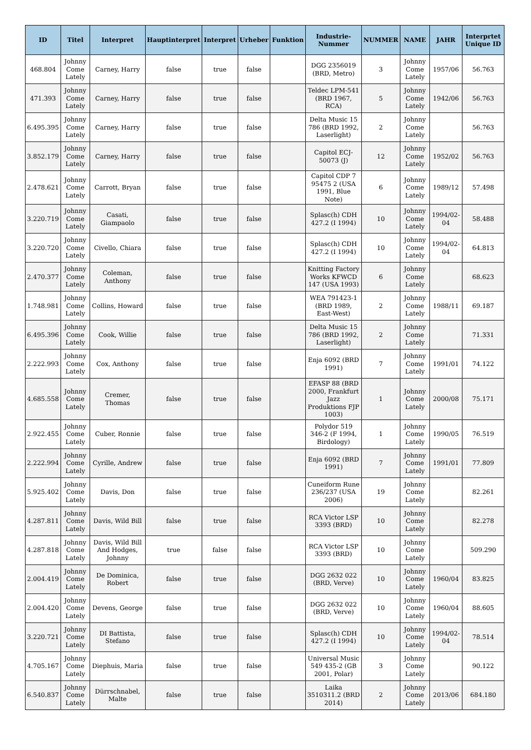| ID | Titel | Interpret | Hauptinterpret | Interpret | Urheber | Funktion | Industrie-Nummer | NUMMER | NAME | JAHR | Interprtet Unique ID |
| --- | --- | --- | --- | --- | --- | --- | --- | --- | --- | --- | --- |
| 468.804 | Johnny Come Lately | Carney, Harry | false | true | false | | DGG 2356019 (BRD, Metro) | 3 | Johnny Come Lately | 1957/06 | 56.763 |
| 471.393 | Johnny Come Lately | Carney, Harry | false | true | false | | Teldec LPM-541 (BRD 1967, RCA) | 5 | Johnny Come Lately | 1942/06 | 56.763 |
| 6.495.395 | Johnny Come Lately | Carney, Harry | false | true | false | | Delta Music 15 786 (BRD 1992, Laserlight) | 2 | Johnny Come Lately | | 56.763 |
| 3.852.179 | Johnny Come Lately | Carney, Harry | false | true | false | | Capitol ECJ-50073 (J) | 12 | Johnny Come Lately | 1952/02 | 56.763 |
| 2.478.621 | Johnny Come Lately | Carrott, Bryan | false | true | false | | Capitol CDP 7 95475 2 (USA 1991, Blue Note) | 6 | Johnny Come Lately | 1989/12 | 57.498 |
| 3.220.719 | Johnny Come Lately | Casati, Giampaolo | false | true | false | | Splasc(h) CDH 427.2 (I 1994) | 10 | Johnny Come Lately | 1994/02-04 | 58.488 |
| 3.220.720 | Johnny Come Lately | Civello, Chiara | false | true | false | | Splasc(h) CDH 427.2 (I 1994) | 10 | Johnny Come Lately | 1994/02-04 | 64.813 |
| 2.470.377 | Johnny Come Lately | Coleman, Anthony | false | true | false | | Knitting Factory Works KFWCD 147 (USA 1993) | 6 | Johnny Come Lately | | 68.623 |
| 1.748.981 | Johnny Come Lately | Collins, Howard | false | true | false | | WEA 791423-1 (BRD 1989, East-West) | 2 | Johnny Come Lately | 1988/11 | 69.187 |
| 6.495.396 | Johnny Come Lately | Cook, Willie | false | true | false | | Delta Music 15 786 (BRD 1992, Laserlight) | 2 | Johnny Come Lately | | 71.331 |
| 2.222.993 | Johnny Come Lately | Cox, Anthony | false | true | false | | Enja 6092 (BRD 1991) | 7 | Johnny Come Lately | 1991/01 | 74.122 |
| 4.685.558 | Johnny Come Lately | Cremer, Thomas | false | true | false | | EFASP 88 (BRD 2000, Frankfurt Jazz Produktions FJP 1003) | 1 | Johnny Come Lately | 2000/08 | 75.171 |
| 2.922.455 | Johnny Come Lately | Cuber, Ronnie | false | true | false | | Polydor 519 346-2 (F 1994, Birdology) | 1 | Johnny Come Lately | 1990/05 | 76.519 |
| 2.222.994 | Johnny Come Lately | Cyrille, Andrew | false | true | false | | Enja 6092 (BRD 1991) | 7 | Johnny Come Lately | 1991/01 | 77.809 |
| 5.925.402 | Johnny Come Lately | Davis, Don | false | true | false | | Cuneiform Rune 236/237 (USA 2006) | 19 | Johnny Come Lately | | 82.261 |
| 4.287.811 | Johnny Come Lately | Davis, Wild Bill | false | true | false | | RCA Victor LSP 3393 (BRD) | 10 | Johnny Come Lately | | 82.278 |
| 4.287.818 | Johnny Come Lately | Davis, Wild Bill And Hodges, Johnny | true | false | false | | RCA Victor LSP 3393 (BRD) | 10 | Johnny Come Lately | | 509.290 |
| 2.004.419 | Johnny Come Lately | De Dominica, Robert | false | true | false | | DGG 2632 022 (BRD, Verve) | 10 | Johnny Come Lately | 1960/04 | 83.825 |
| 2.004.420 | Johnny Come Lately | Devens, George | false | true | false | | DGG 2632 022 (BRD, Verve) | 10 | Johnny Come Lately | 1960/04 | 88.605 |
| 3.220.721 | Johnny Come Lately | DI Battista, Stefano | false | true | false | | Splasc(h) CDH 427.2 (I 1994) | 10 | Johnny Come Lately | 1994/02-04 | 78.514 |
| 4.705.167 | Johnny Come Lately | Diephuis, Maria | false | true | false | | Universal Music 549 435-2 (GB 2001, Polar) | 3 | Johnny Come Lately | | 90.122 |
| 6.540.837 | Johnny Come Lately | Dürrschnabel, Malte | false | true | false | | Laika 3510311.2 (BRD 2014) | 2 | Johnny Come Lately | 2013/06 | 684.180 |